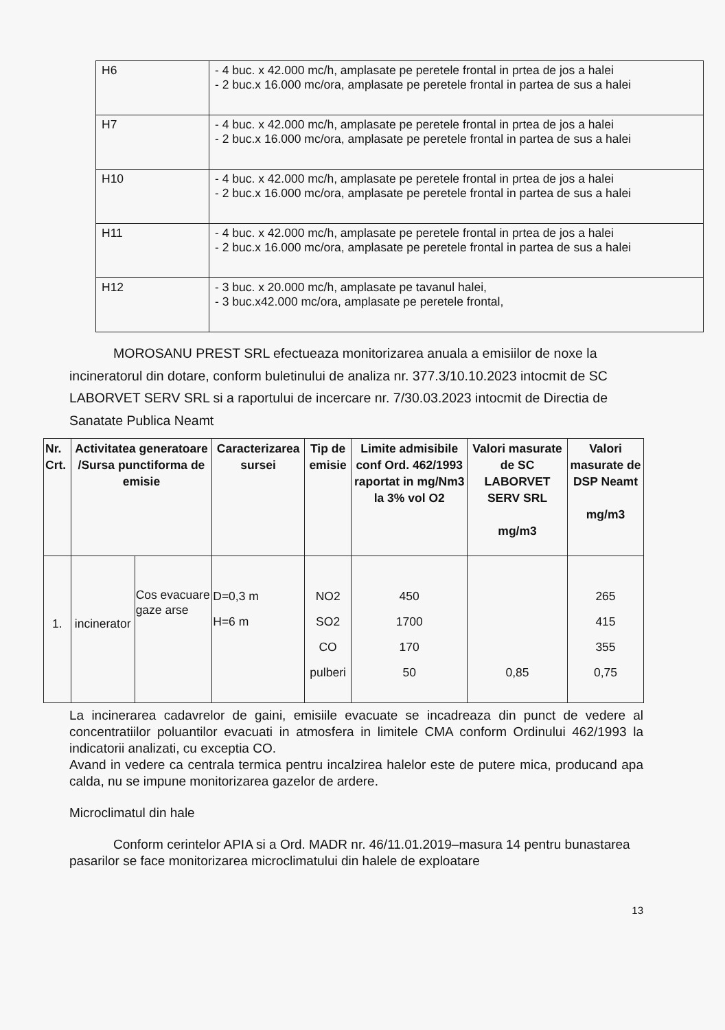| H6 | - 4 buc. x 42.000 mc/h, amplasate pe peretele frontal in prtea de jos a halei - 2 buc.x 16.000 mc/ora, amplasate pe peretele frontal in partea de sus a halei |
| H7 | - 4 buc. x 42.000 mc/h, amplasate pe peretele frontal in prtea de jos a halei - 2 buc.x 16.000 mc/ora, amplasate pe peretele frontal in partea de sus a halei |
| H10 | - 4 buc. x 42.000 mc/h, amplasate pe peretele frontal in prtea de jos a halei - 2 buc.x 16.000 mc/ora, amplasate pe peretele frontal in partea de sus a halei |
| H11 | - 4 buc. x 42.000 mc/h, amplasate pe peretele frontal in prtea de jos a halei - 2 buc.x 16.000 mc/ora, amplasate pe peretele frontal in partea de sus a halei |
| H12 | - 3 buc. x 20.000 mc/h, amplasate pe tavanul halei, - 3 buc.x42.000 mc/ora, amplasate pe peretele frontal, |
MOROSANU PREST SRL efectueaza monitorizarea anuala a emisiilor de noxe la incineratorul din dotare, conform buletinului de analiza nr. 377.3/10.10.2023 intocmit de SC LABORVET SERV SRL si a raportului de incercare nr. 7/30.03.2023 intocmit de Directia de Sanatate Publica Neamt
| Nr. Crt. | Activitatea generatoare /Sursa punctiforma de emisie | | Caracterizarea sursei | Tip de emisie | Limite admisibile conf Ord. 462/1993 raportat in mg/Nm3 la 3% vol O2 | Valori masurate de SC LABORVET SERV SRL mg/m3 | Valori masurate de DSP Neamt mg/m3 |
| --- | --- | --- | --- | --- | --- | --- | --- |
| 1. | incinerator | Cos evacuare gaze arse | D=0,3 m H=6 m | NO2 SO2 CO pulberi | 450 1700 170 50 | 0,85 | 265 415 355 0,75 |
La incinerarea cadavrelor de gaini, emisiile evacuate se incadreaza din punct de vedere al concentratiilor poluantilor evacuati in atmosfera in limitele CMA conform Ordinului 462/1993 la indicatorii analizati, cu exceptia CO.
Avand in vedere ca centrala termica pentru incalzirea halelor este de putere mica, producand apa calda, nu se impune monitorizarea gazelor de ardere.
Microclimatul din hale
Conform cerintelor APIA si a Ord. MADR nr. 46/11.01.2019–masura 14 pentru bunastarea pasarilor se face monitorizarea microclimatului din halele de exploatare
13